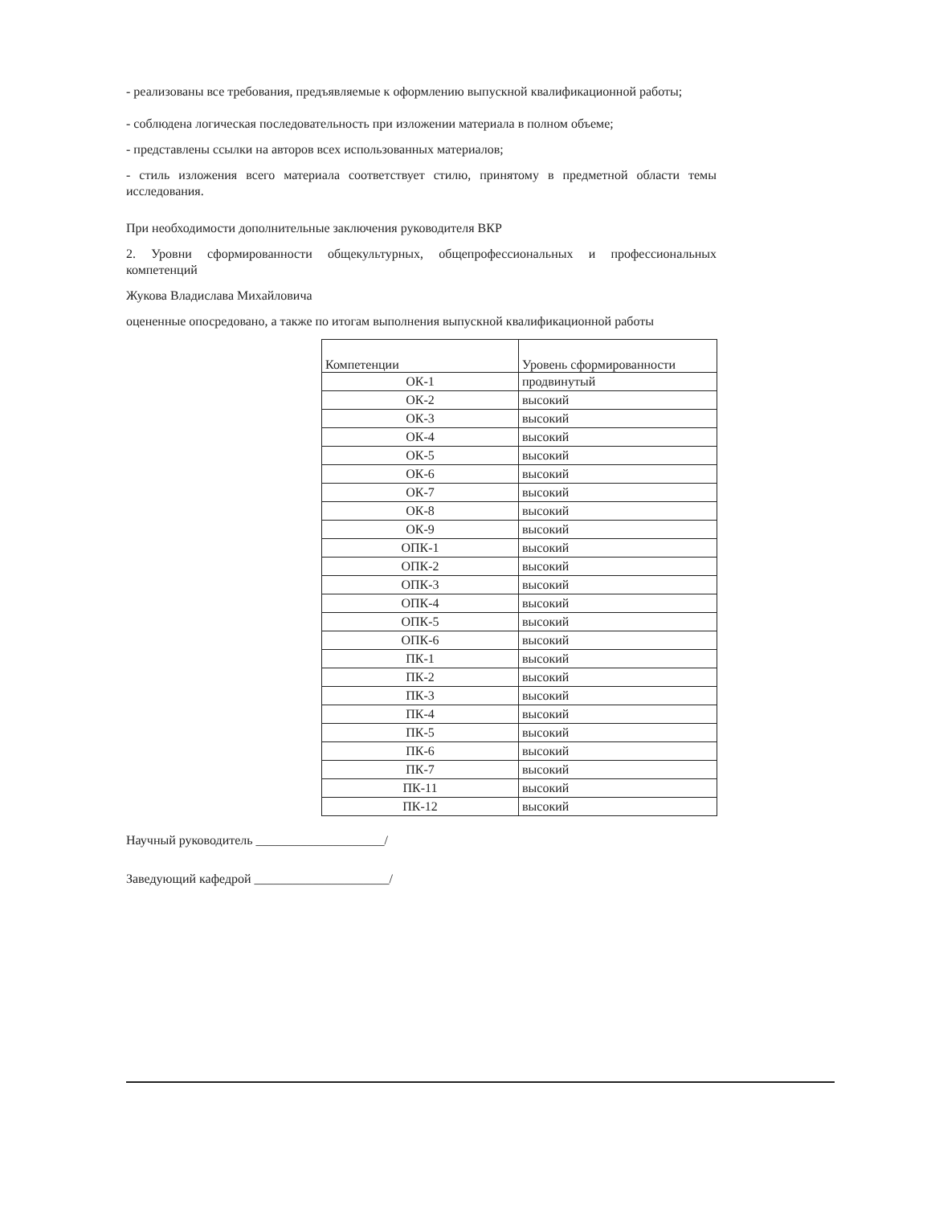- реализованы все требования, предъявляемые к оформлению выпускной квалификационной работы;
- соблюдена логическая последовательность при изложении материала в полном объеме;
- представлены ссылки на авторов всех использованных материалов;
- стиль изложения всего материала соответствует стилю, принятому в предметной области темы исследования.
При необходимости дополнительные заключения руководителя ВКР
2. Уровни сформированности общекультурных, общепрофессиональных и профессиональных компетенций
Жукова Владислава Михайловича
оцененные опосредовано, а также по итогам выполнения выпускной квалификационной работы
| Компетенции | Уровень сформированности |
| ОК-1 | продвинутый |
| ОК-2 | высокий |
| ОК-3 | высокий |
| ОК-4 | высокий |
| ОК-5 | высокий |
| ОК-6 | высокий |
| ОК-7 | высокий |
| ОК-8 | высокий |
| ОК-9 | высокий |
| ОПК-1 | высокий |
| ОПК-2 | высокий |
| ОПК-3 | высокий |
| ОПК-4 | высокий |
| ОПК-5 | высокий |
| ОПК-6 | высокий |
| ПК-1 | высокий |
| ПК-2 | высокий |
| ПК-3 | высокий |
| ПК-4 | высокий |
| ПК-5 | высокий |
| ПК-6 | высокий |
| ПК-7 | высокий |
| ПК-11 | высокий |
| ПК-12 | высокий |
Научный руководитель ____________________/
Заведующий кафедрой _____________________/